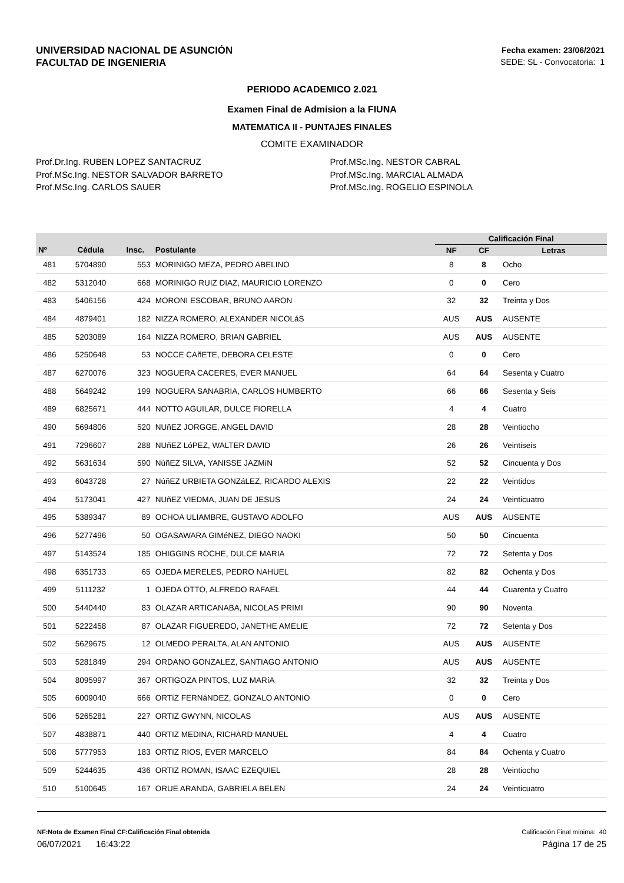UNIVERSIDAD NACIONAL DE ASUNCIÓN
FACULTAD DE INGENIERIA
Fecha examen: 23/06/2021
SEDE: SL - Convocatoria: 1
PERIODO ACADEMICO 2.021
Examen Final de Admision a la FIUNA
MATEMATICA II - PUNTAJES FINALES
COMITE EXAMINADOR
Prof.Dr.Ing. RUBEN LOPEZ SANTACRUZ
Prof.MSc.Ing. NESTOR SALVADOR BARRETO
Prof.MSc.Ing. CARLOS SAUER
Prof.MSc.Ing. NESTOR CABRAL
Prof.MSc.Ing. MARCIAL ALMADA
Prof.MSc.Ing. ROGELIO ESPINOLA
| | | | | | Calificación Final | | |
| --- | --- | --- | --- | --- | --- | --- | --- |
| Nº | Cédula | Insc. | Postulante | | NF | CF | Letras |
| 481 | 5704890 | 553 | MORINIGO MEZA, PEDRO ABELINO | | 8 | 8 | Ocho |
| 482 | 5312040 | 668 | MORINIGO RUIZ DIAZ, MAURICIO LORENZO | | 0 | 0 | Cero |
| 483 | 5406156 | 424 | MORONI ESCOBAR, BRUNO AARON | | 32 | 32 | Treinta y Dos |
| 484 | 4879401 | 182 | NIZZA ROMERO, ALEXANDER NICOLáS | | AUS | AUS | AUSENTE |
| 485 | 5203089 | 164 | NIZZA ROMERO, BRIAN GABRIEL | | AUS | AUS | AUSENTE |
| 486 | 5250648 | 53 | NOCCE CAñETE, DEBORA CELESTE | | 0 | 0 | Cero |
| 487 | 6270076 | 323 | NOGUERA CACERES, EVER MANUEL | | 64 | 64 | Sesenta y Cuatro |
| 488 | 5649242 | 199 | NOGUERA SANABRIA, CARLOS HUMBERTO | | 66 | 66 | Sesenta y Seis |
| 489 | 6825671 | 444 | NOTTO AGUILAR, DULCE FIORELLA | | 4 | 4 | Cuatro |
| 490 | 5694806 | 520 | NUñEZ JORGGE, ANGEL DAVID | | 28 | 28 | Veintiocho |
| 491 | 7296607 | 288 | NUñEZ LóPEZ, WALTER DAVID | | 26 | 26 | Veintiseis |
| 492 | 5631634 | 590 | NúñEZ SILVA, YANISSE JAZMíN | | 52 | 52 | Cincuenta y Dos |
| 493 | 6043728 | 27 | NúñEZ URBIETA GONZáLEZ, RICARDO ALEXIS | | 22 | 22 | Veintidos |
| 494 | 5173041 | 427 | NUñEZ VIEDMA, JUAN DE JESUS | | 24 | 24 | Veinticuatro |
| 495 | 5389347 | 89 | OCHOA ULIAMBRE, GUSTAVO ADOLFO | | AUS | AUS | AUSENTE |
| 496 | 5277496 | 50 | OGASAWARA GIMéNEZ, DIEGO NAOKI | | 50 | 50 | Cincuenta |
| 497 | 5143524 | 185 | OHIGGINS ROCHE, DULCE MARIA | | 72 | 72 | Setenta y Dos |
| 498 | 6351733 | 65 | OJEDA MERELES, PEDRO NAHUEL | | 82 | 82 | Ochenta y Dos |
| 499 | 5111232 | 1 | OJEDA OTTO, ALFREDO RAFAEL | | 44 | 44 | Cuarenta y Cuatro |
| 500 | 5440440 | 83 | OLAZAR ARTICANABA, NICOLAS PRIMI | | 90 | 90 | Noventa |
| 501 | 5222458 | 87 | OLAZAR FIGUEREDO, JANETHE AMELIE | | 72 | 72 | Setenta y Dos |
| 502 | 5629675 | 12 | OLMEDO PERALTA, ALAN ANTONIO | | AUS | AUS | AUSENTE |
| 503 | 5281849 | 294 | ORDANO GONZALEZ, SANTIAGO ANTONIO | | AUS | AUS | AUSENTE |
| 504 | 8095997 | 367 | ORTIGOZA PINTOS, LUZ MARíA | | 32 | 32 | Treinta y Dos |
| 505 | 6009040 | 666 | ORTíZ FERNáNDEZ, GONZALO ANTONIO | | 0 | 0 | Cero |
| 506 | 5265281 | 227 | ORTIZ GWYNN, NICOLAS | | AUS | AUS | AUSENTE |
| 507 | 4838871 | 440 | ORTIZ MEDINA, RICHARD MANUEL | | 4 | 4 | Cuatro |
| 508 | 5777953 | 183 | ORTIZ RIOS, EVER MARCELO | | 84 | 84 | Ochenta y Cuatro |
| 509 | 5244635 | 436 | ORTIZ ROMAN, ISAAC EZEQUIEL | | 28 | 28 | Veintiocho |
| 510 | 5100645 | 167 | ORUE ARANDA, GABRIELA BELEN | | 24 | 24 | Veinticuatro |
NF:Nota de Examen Final CF:Calificación Final obtenida Calificación Final mínima: 40
06/07/2021 16:43:22 Página 17 de 25